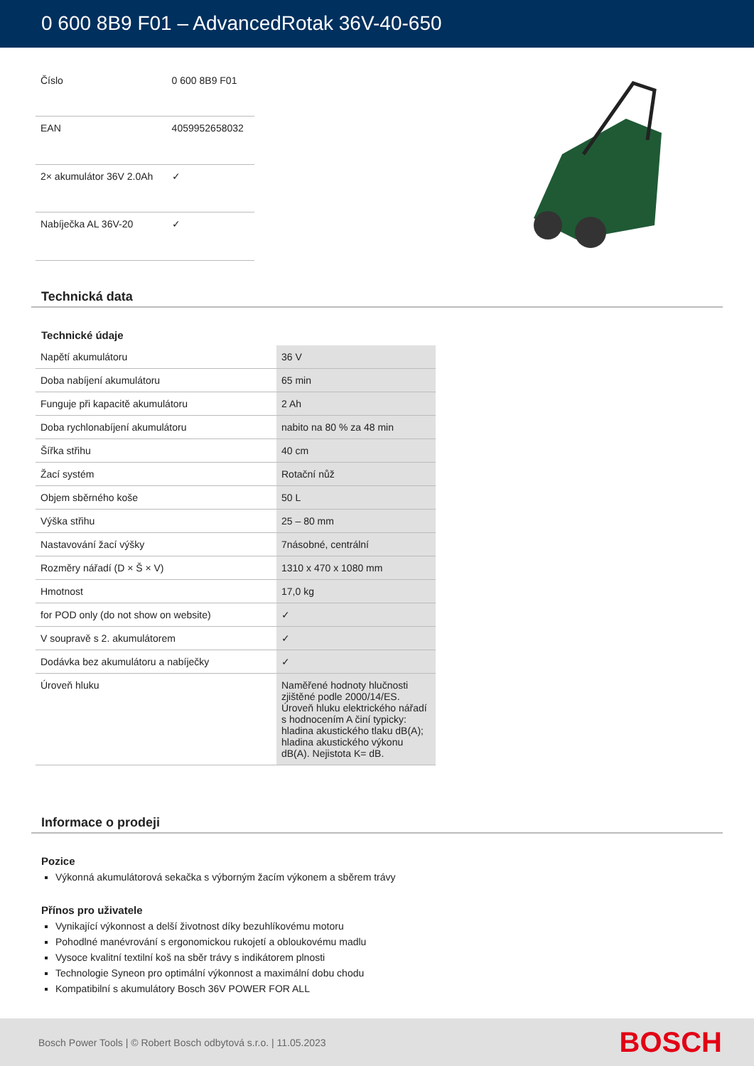0 600 8B9 F01 – AdvancedRotak 36V-40-650
| Číslo | 0 600 8B9 F01 |
| EAN | 4059952658032 |
| 2× akumulátor 36V 2.0Ah | ✓ |
| Nabíječka AL 36V-20 | ✓ |
Technická data
Technické údaje
| Napětí akumulátoru | 36 V |
| Doba nabíjení akumulátoru | 65 min |
| Funguje při kapacitě akumulátoru | 2 Ah |
| Doba rychlonabíjení akumulátoru | nabito na 80 % za 48 min |
| Šířka střihu | 40 cm |
| Žací systém | Rotační nůž |
| Objem sběrného koše | 50 L |
| Výška střihu | 25 – 80 mm |
| Nastavování žací výšky | 7násobné, centrální |
| Rozměry nářadí (D × Š × V) | 1310 x 470 x 1080 mm |
| Hmotnost | 17,0 kg |
| for POD only (do not show on website) | ✓ |
| V soupravě s 2. akumulátorem | ✓ |
| Dodávka bez akumulátoru a nabíječky | ✓ |
| Úroveň hluku | Naměřené hodnoty hlučnosti zjištěné podle 2000/14/ES. Úroveň hluku elektrického nářadí s hodnocením A činí typicky: hladina akustického tlaku dB(A); hladina akustického výkonu dB(A). Nejistota K= dB. |
Informace o prodeji
Pozice
Výkonná akumulátorová sekačka s výborným žacím výkonem a sběrem trávy
Přínos pro uživatele
Vynikající výkonnost a delší životnost díky bezuhlíkovému motoru
Pohodlné manévrování s ergonomickou rukojetí a obloukovému madlu
Vysoce kvalitní textilní koš na sběr trávy s indikátorem plnosti
Technologie Syneon pro optimální výkonnost a maximální dobu chodu
Kompatibilní s akumulátory Bosch 36V POWER FOR ALL
Bosch Power Tools | © Robert Bosch odbytová s.r.o. | 11.05.2023 BOSCH